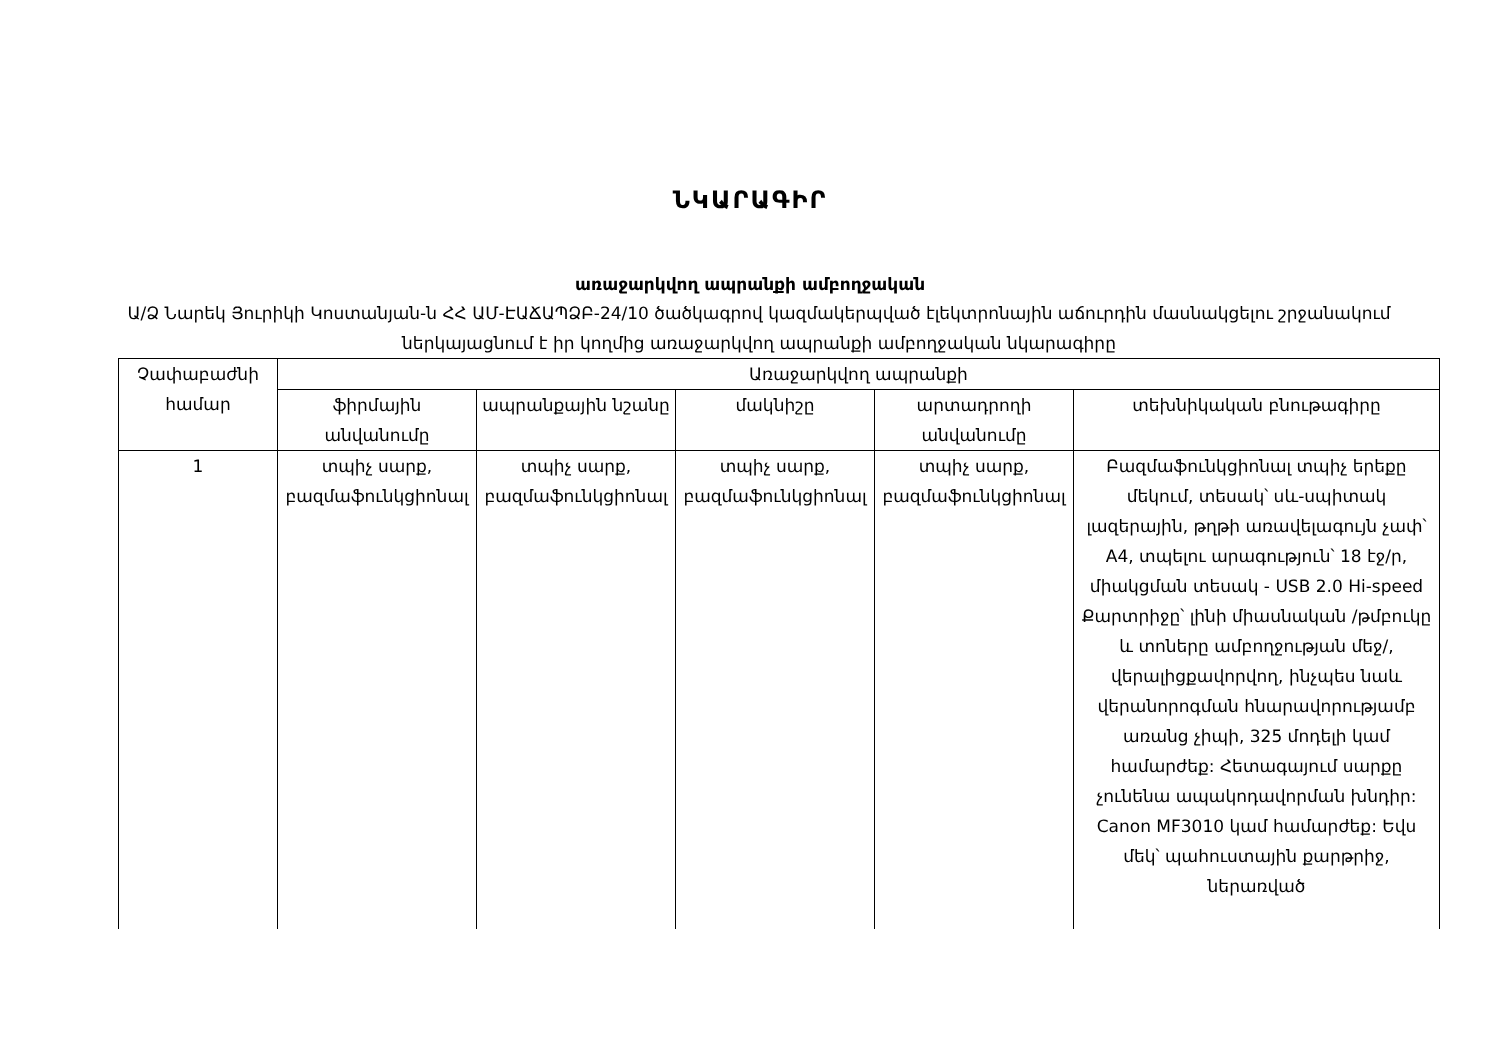ՆԿԱՐԱԳԻՐ
առաջարկվող ապրանքի ամբողջական
Ա/Ձ Նարեկ Յուրիկի Կոստանյան-ն ՀՀ ԱՄ-ԷԱՃԱՊՁԲ-24/10 ծածկագրով կազմակերպված էլեկտրոնային աճուրդին մասնակցելու շրջանակում ներկայացնում է իր կողմից առաջարկվող ապրանքի ամբողջական նկարագիրը
| Չափաբաժնի համար | Առաջարկվող ապրանքի | | | | |
| --- | --- | --- | --- | --- | --- |
| | ֆիրմային անվանումը | ապրանքային նշանը | մակնիշը | արտադրողի անվանումը | տեխնիկական բնութագիրը |
| 1 | տպիչ սարք, բազմաֆունկցիոնալ | տպիչ սարք, բազմաֆունկցիոնալ | տպիչ սարք, բազմաֆունկցիոնալ | տպիչ սարք, բազմաֆունկցիոնալ | Բազմաֆունկցիոնալ տպիչ երեքը մեկում, տեսակ՝ սև-սպիտակ լազերային, թղթի առավելագույն չափ՝ A4, տպելու արագություն՝ 18 էջ/ր, միակցման տեսակ - USB 2.0 Hi-speed Քարտրիջը՝ լինի միասնական /թմբուկը և տոները ամբողջության մեջ/, վերալիցքավորվող, ինչպես նաև վերանորոգման հնարավորությամբ առանց չիպի, 325 մոդելի կամ համարժեք: Հետագայում սարքը չունենա ապակոդավորման խնդիր: Canon MF3010 կամ համարժեք: Եվս մեկ՝ պահուստային քարթրիջ, ներառված |